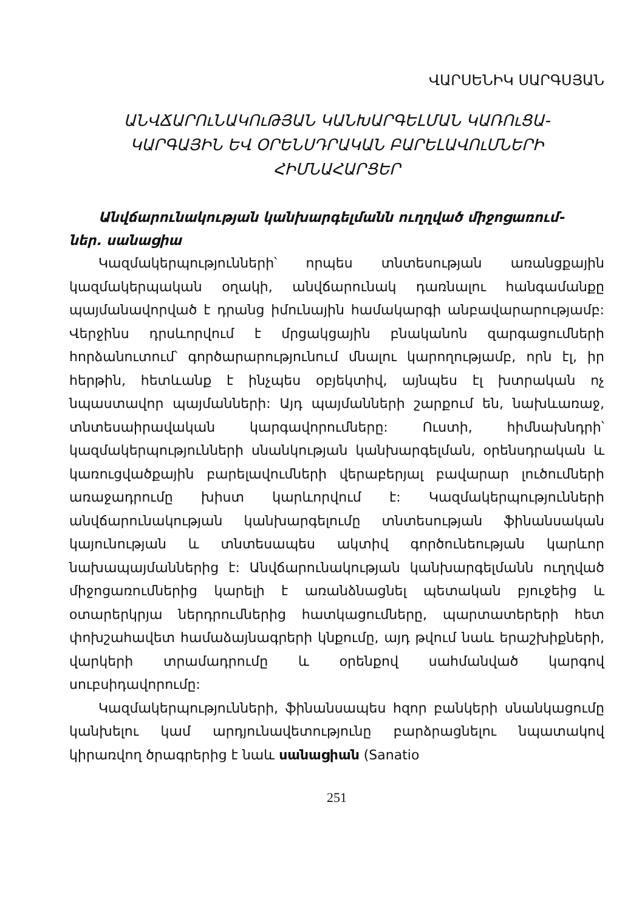ՎԱՐՍԵՆԻԿ ՍԱՐԳՍՅԱՆ
ԱՆՎՃԱՐՈւՆԱԿՈւԹՅԱՆ ԿԱՆԽԱՐԳԵԼՄԱՆ ԿԱՌՈւՑԱ-
ԿԱՐԳԱՅԻՆ ԵՎ ՕՐԵՆՍԴՐԱԿԱՆ ԲԱՐԵԼԱՎՈւՄՆԵՐԻ
ՀԻՄՆԱՀԱՐՑԵՐ
Անվճարունակության կանխարգելմանն ուղղված միջոցառում-
ներ. սանացիա
Կազմակերպությունների՝ որպես տնտեսության առանցքային կազմակերպական օղակի, անվճարունակ դառնալու հանգամանքը պայմանավորված է դրանց իմունային համակարգի անբավարարությամբ: Վերջինս դրսևորվում է մրցակցային բնականոն զարգացումների հորձանուտում՝ գործարարությունում մնալու կարողությամբ, որն էլ, իր հերթին, հետևանք է ինչպես օբյեկտիվ, այնպես էլ խտրական ոչ նպաստավոր պայմանների: Այդ պայմանների շարքում են, նախևառաջ, տնտեսաիրավական կարգավորումները: Ուստի, հիմնախնդրի՝ կազմակերպությունների սնանկության կանխարգելման, օրենսդրական և կառուցվածքային բարելավումների վերաբերյալ բավարար լուծումների առաջադրումը խիստ կարևորվում է: Կազմակերպությունների անվճարունակության կանխարգելումը տնտեսության ֆինանսական կայունության և տնտեսապես ակտիվ գործունեության կարևոր նախապայմաններից է: Անվճարունակության կանխարգելմանն ուղղված միջոցառումներից կարելի է առանձնացնել պետական բյուջեից և օտարերկրյա ներդրումներից հատկացումները, պարտատերերի հետ փոխշահավետ համաձայնագրերի կնքումը, այդ թվում նաև երաշխիքների, վարկերի տրամադրումը և օրենքով սահմանված կարգով սուբսիդավորումը:
Կազմակերպությունների, ֆինանսապես հզոր բանկերի սնանկացումը կանխելու կամ արդյունավետությունը բարձրացնելու նպատակով կիրառվող ծրագրերից է նաև սանացիան (Sanatio
251